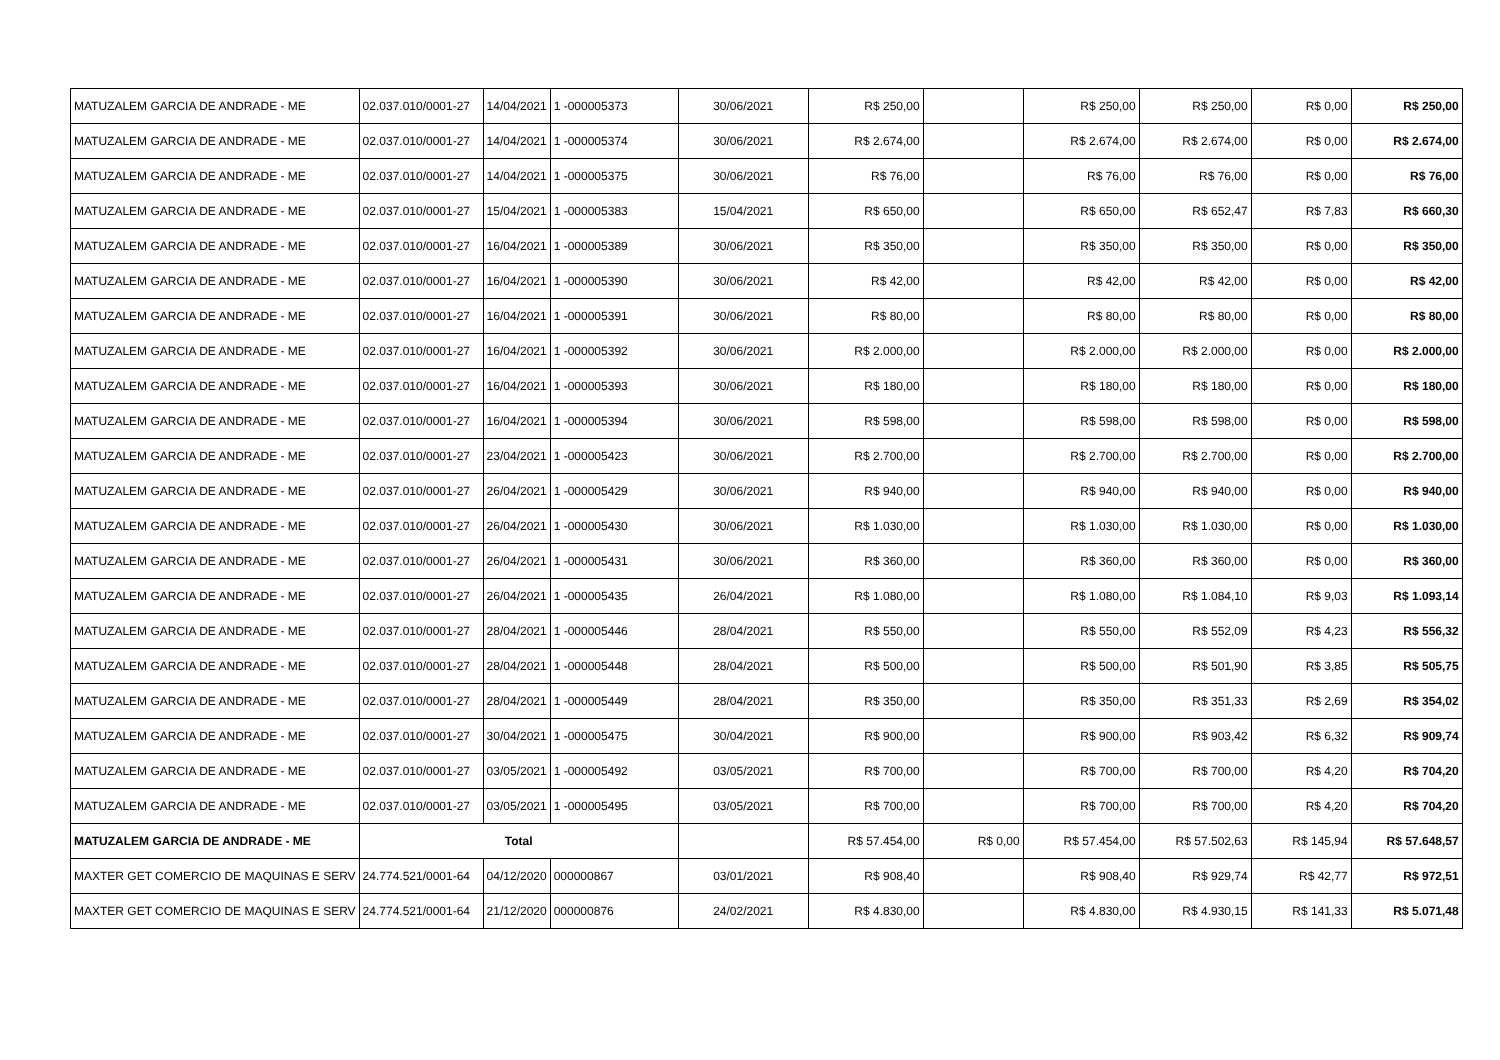| MATUZALEM GARCIA DE ANDRADE - ME | 02.037.010/0001-27 | 14/04/2021 | 1 -000005373 | 30/06/2021 | R$ 250,00 | | R$ 250,00 | R$ 250,00 | R$ 0,00 | R$ 250,00 |
| MATUZALEM GARCIA DE ANDRADE - ME | 02.037.010/0001-27 | 14/04/2021 | 1 -000005374 | 30/06/2021 | R$ 2.674,00 | | R$ 2.674,00 | R$ 2.674,00 | R$ 0,00 | R$ 2.674,00 |
| MATUZALEM GARCIA DE ANDRADE - ME | 02.037.010/0001-27 | 14/04/2021 | 1 -000005375 | 30/06/2021 | R$ 76,00 | | R$ 76,00 | R$ 76,00 | R$ 0,00 | R$ 76,00 |
| MATUZALEM GARCIA DE ANDRADE - ME | 02.037.010/0001-27 | 15/04/2021 | 1 -000005383 | 15/04/2021 | R$ 650,00 | | R$ 650,00 | R$ 652,47 | R$ 7,83 | R$ 660,30 |
| MATUZALEM GARCIA DE ANDRADE - ME | 02.037.010/0001-27 | 16/04/2021 | 1 -000005389 | 30/06/2021 | R$ 350,00 | | R$ 350,00 | R$ 350,00 | R$ 0,00 | R$ 350,00 |
| MATUZALEM GARCIA DE ANDRADE - ME | 02.037.010/0001-27 | 16/04/2021 | 1 -000005390 | 30/06/2021 | R$ 42,00 | | R$ 42,00 | R$ 42,00 | R$ 0,00 | R$ 42,00 |
| MATUZALEM GARCIA DE ANDRADE - ME | 02.037.010/0001-27 | 16/04/2021 | 1 -000005391 | 30/06/2021 | R$ 80,00 | | R$ 80,00 | R$ 80,00 | R$ 0,00 | R$ 80,00 |
| MATUZALEM GARCIA DE ANDRADE - ME | 02.037.010/0001-27 | 16/04/2021 | 1 -000005392 | 30/06/2021 | R$ 2.000,00 | | R$ 2.000,00 | R$ 2.000,00 | R$ 0,00 | R$ 2.000,00 |
| MATUZALEM GARCIA DE ANDRADE - ME | 02.037.010/0001-27 | 16/04/2021 | 1 -000005393 | 30/06/2021 | R$ 180,00 | | R$ 180,00 | R$ 180,00 | R$ 0,00 | R$ 180,00 |
| MATUZALEM GARCIA DE ANDRADE - ME | 02.037.010/0001-27 | 16/04/2021 | 1 -000005394 | 30/06/2021 | R$ 598,00 | | R$ 598,00 | R$ 598,00 | R$ 0,00 | R$ 598,00 |
| MATUZALEM GARCIA DE ANDRADE - ME | 02.037.010/0001-27 | 23/04/2021 | 1 -000005423 | 30/06/2021 | R$ 2.700,00 | | R$ 2.700,00 | R$ 2.700,00 | R$ 0,00 | R$ 2.700,00 |
| MATUZALEM GARCIA DE ANDRADE - ME | 02.037.010/0001-27 | 26/04/2021 | 1 -000005429 | 30/06/2021 | R$ 940,00 | | R$ 940,00 | R$ 940,00 | R$ 0,00 | R$ 940,00 |
| MATUZALEM GARCIA DE ANDRADE - ME | 02.037.010/0001-27 | 26/04/2021 | 1 -000005430 | 30/06/2021 | R$ 1.030,00 | | R$ 1.030,00 | R$ 1.030,00 | R$ 0,00 | R$ 1.030,00 |
| MATUZALEM GARCIA DE ANDRADE - ME | 02.037.010/0001-27 | 26/04/2021 | 1 -000005431 | 30/06/2021 | R$ 360,00 | | R$ 360,00 | R$ 360,00 | R$ 0,00 | R$ 360,00 |
| MATUZALEM GARCIA DE ANDRADE - ME | 02.037.010/0001-27 | 26/04/2021 | 1 -000005435 | 26/04/2021 | R$ 1.080,00 | | R$ 1.080,00 | R$ 1.084,10 | R$ 9,03 | R$ 1.093,14 |
| MATUZALEM GARCIA DE ANDRADE - ME | 02.037.010/0001-27 | 28/04/2021 | 1 -000005446 | 28/04/2021 | R$ 550,00 | | R$ 550,00 | R$ 552,09 | R$ 4,23 | R$ 556,32 |
| MATUZALEM GARCIA DE ANDRADE - ME | 02.037.010/0001-27 | 28/04/2021 | 1 -000005448 | 28/04/2021 | R$ 500,00 | | R$ 500,00 | R$ 501,90 | R$ 3,85 | R$ 505,75 |
| MATUZALEM GARCIA DE ANDRADE - ME | 02.037.010/0001-27 | 28/04/2021 | 1 -000005449 | 28/04/2021 | R$ 350,00 | | R$ 350,00 | R$ 351,33 | R$ 2,69 | R$ 354,02 |
| MATUZALEM GARCIA DE ANDRADE - ME | 02.037.010/0001-27 | 30/04/2021 | 1 -000005475 | 30/04/2021 | R$ 900,00 | | R$ 900,00 | R$ 903,42 | R$ 6,32 | R$ 909,74 |
| MATUZALEM GARCIA DE ANDRADE - ME | 02.037.010/0001-27 | 03/05/2021 | 1 -000005492 | 03/05/2021 | R$ 700,00 | | R$ 700,00 | R$ 700,00 | R$ 4,20 | R$ 704,20 |
| MATUZALEM GARCIA DE ANDRADE - ME | 02.037.010/0001-27 | 03/05/2021 | 1 -000005495 | 03/05/2021 | R$ 700,00 | | R$ 700,00 | R$ 700,00 | R$ 4,20 | R$ 704,20 |
| MATUZALEM GARCIA DE ANDRADE - ME | Total | | | | R$ 57.454,00 | R$ 0,00 | R$ 57.454,00 | R$ 57.502,63 | R$ 145,94 | R$ 57.648,57 |
| MAXTER GET COMERCIO DE MAQUINAS E SERV | 24.774.521/0001-64 | 04/12/2020 | 000000867 | 03/01/2021 | R$ 908,40 | | R$ 908,40 | R$ 929,74 | R$ 42,77 | R$ 972,51 |
| MAXTER GET COMERCIO DE MAQUINAS E SERV | 24.774.521/0001-64 | 21/12/2020 | 000000876 | 24/02/2021 | R$ 4.830,00 | | R$ 4.830,00 | R$ 4.930,15 | R$ 141,33 | R$ 5.071,48 |